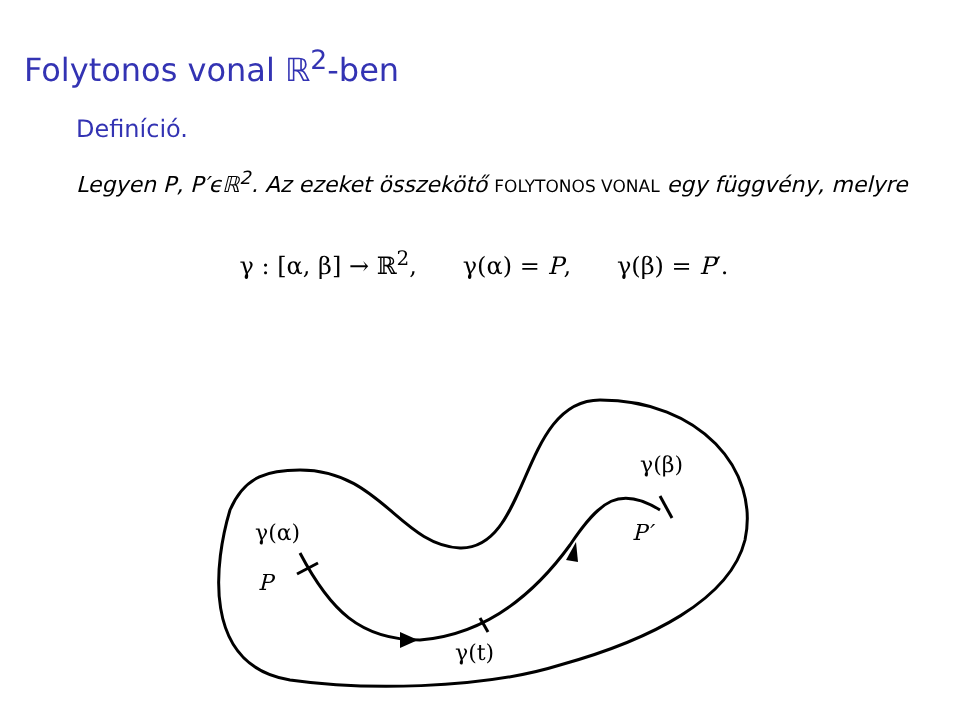Folytonos vonal ℝ<sup>2</sup>-ben
Definíció.
Legyen P, P′ϵℝ<sup>2</sup>. Az ezeket összekötő FOLYTONOS VONAL egy függvény, melyre
γ : [α, β] → ℝ<sup>2</sup>, γ(α) = P, γ(β) = P′.
γ(α)
P
γ(t)
γ(β)
P′